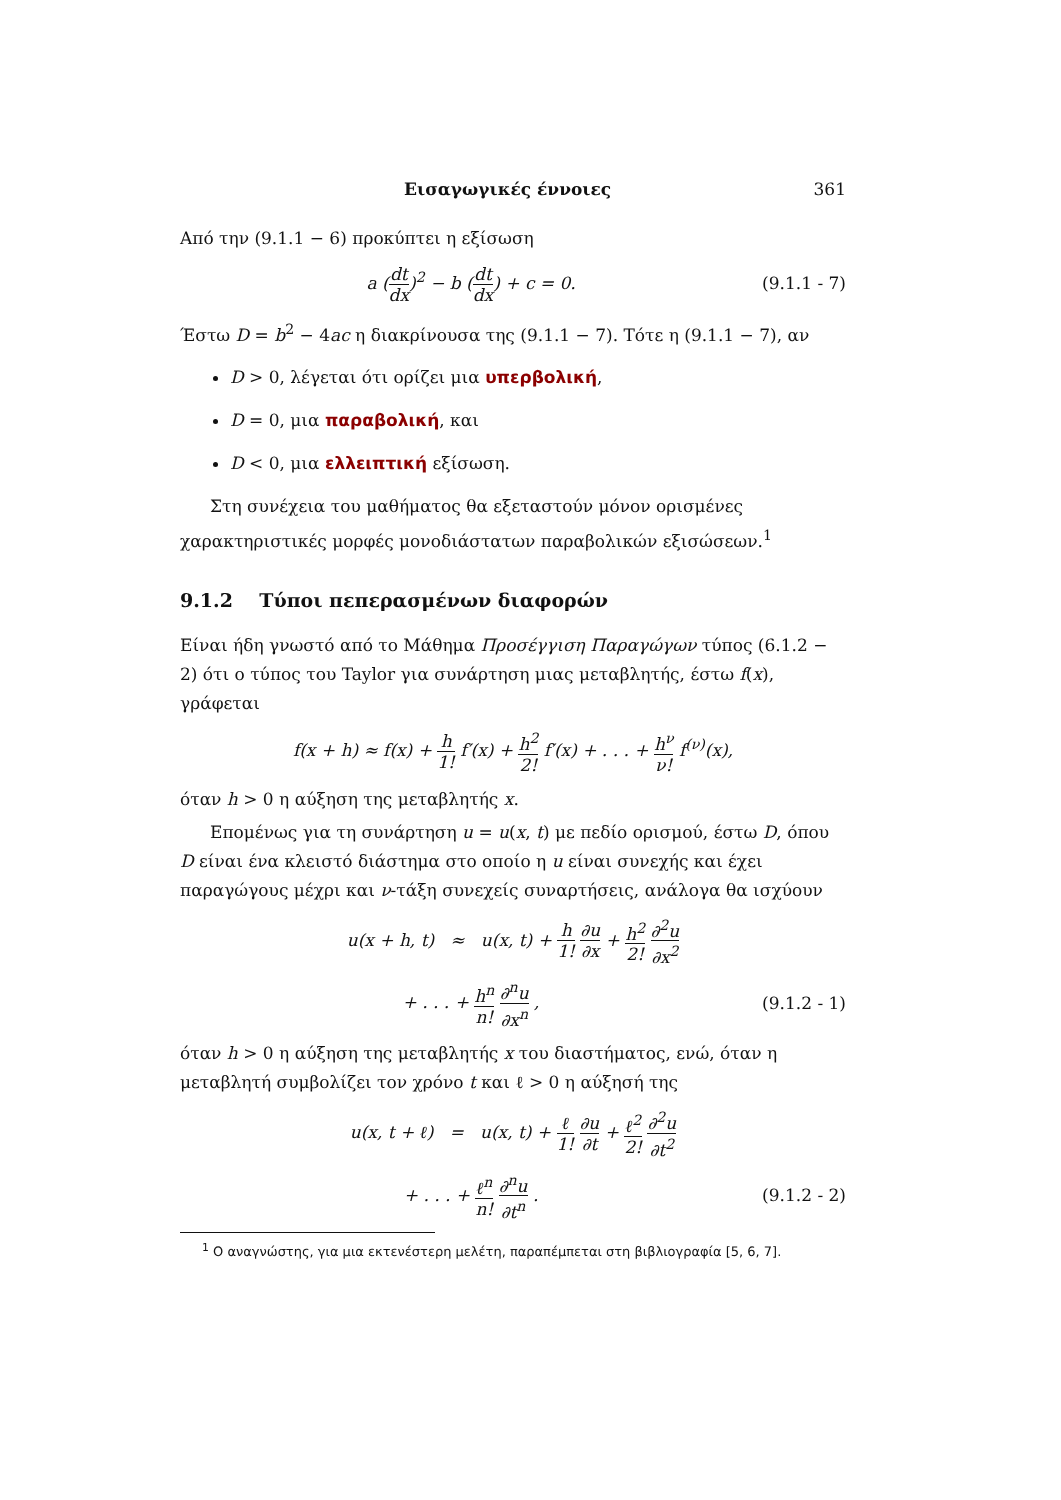Εισαγωγικές έννοιες 361
Από την (9.1.1 − 6) προκύπτει η εξίσωση
a (dt dx)<sup>2</sup> − b (dt dx) + c = 0.
(9.1.1 - 7)
Έστω D = b<sup>2</sup> − 4ac η διακρίνουσα της (9.1.1 − 7). Τότε η (9.1.1 − 7), αν
D > 0, λέγεται ότι ορίζει μια υπερβολική,
D = 0, μια παραβολική, και
D < 0, μια ελλειπτική εξίσωση.
Στη συνέχεια του μαθήματος θα εξεταστούν μόνον ορισμένες χαρακτηριστικές μορφές μονοδιάστατων παραβολικών εξισώσεων.<sup>1</sup>
9.1.2 Τύποι πεπερασμένων διαφορών
Είναι ήδη γνωστό από το Μάθημα Προσέγγιση Παραγώγων τύπος (6.1.2 − 2) ότι ο τύπος του Taylor για συνάρτηση μιας μεταβλητής, έστω f(x), γράφεται
f(x + h) ≈ f(x) + h 1! f′(x) + h<sup>2</sup> 2! f′(x) + . . . + h<sup>ν</sup> ν! f<sup>(ν)</sup>(x),
όταν h > 0 η αύξηση της μεταβλητής x.
Επομένως για τη συνάρτηση u = u(x, t) με πεδίο ορισμού, έστω D, όπου D είναι ένα κλειστό διάστημα στο οποίο η u είναι συνεχής και έχει παραγώγους μέχρι και ν-τάξη συνεχείς συναρτήσεις, ανάλογα θα ισχύουν
u(x + h, t) ≈ u(x, t) + h 1! ∂u ∂x + h<sup>2</sup> 2! ∂<sup>2</sup>u ∂x<sup>2</sup>
+ . . . + h<sup>n</sup> n! ∂<sup>n</sup>u ∂x<sup>n</sup> , (9.1.2 - 1)
όταν h > 0 η αύξηση της μεταβλητής x του διαστήματος, ενώ, όταν η μεταβλητή συμβολίζει τον χρόνο t και ℓ > 0 η αύξησή της
u(x, t + ℓ) = u(x, t) + ℓ 1! ∂u ∂t + ℓ<sup>2</sup> 2! ∂<sup>2</sup>u ∂t<sup>2</sup>
+ . . . + ℓ<sup>n</sup> n! ∂<sup>n</sup>u ∂t<sup>n</sup> . (9.1.2 - 2)
<sup>1</sup> Ο αναγνώστης, για μια εκτενέστερη μελέτη, παραπέμπεται στη βιβλιογραφία [5, 6, 7].